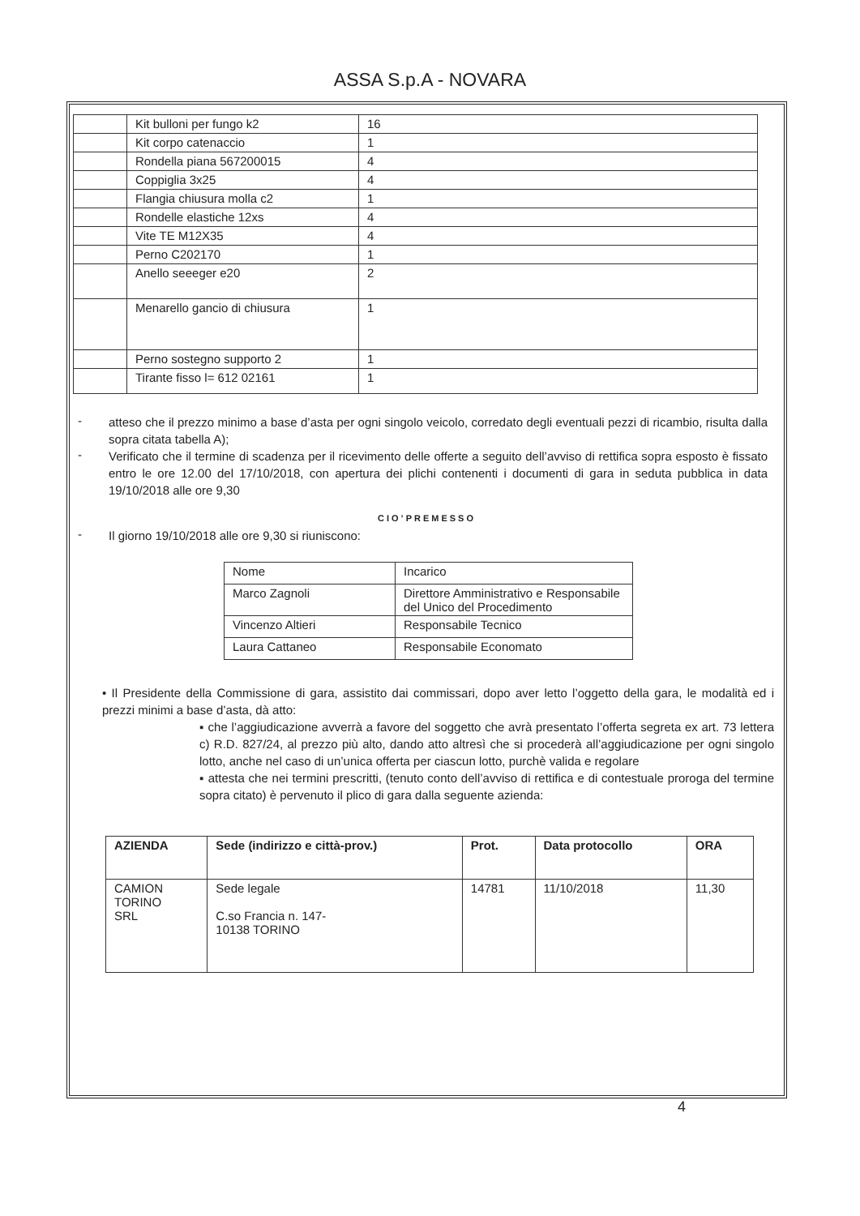ASSA S.p.A - NOVARA
| | Kit bulloni per fungo k2 | 16 |
| | Kit corpo catenaccio | 1 |
| | Rondella piana 567200015 | 4 |
| | Coppiglia 3x25 | 4 |
| | Flangia chiusura molla c2 | 1 |
| | Rondelle elastiche 12xs | 4 |
| | Vite TE M12X35 | 4 |
| | Perno C202170 | 1 |
| | Anello seeeger e20 | 2 |
| | Menarello gancio di chiusura | 1 |
| | Perno sostegno supporto 2 | 1 |
| | Tirante fisso l= 612 02161 | 1 |
-
atteso che il prezzo minimo a base d’asta per ogni singolo veicolo, corredato degli eventuali pezzi di ricambio, risulta dalla sopra citata tabella A);
-
Verificato che il termine di scadenza per il ricevimento delle offerte a seguito dell’avviso di rettifica sopra esposto è fissato entro le ore 12.00 del 17/10/2018, con apertura dei plichi contenenti i documenti di gara in seduta pubblica in data 19/10/2018 alle ore 9,30
CIO’PREMESSO
-
Il giorno 19/10/2018 alle ore 9,30 si riuniscono:
| Nome | Incarico |
| Marco Zagnoli | Direttore Amministrativo e Responsabile del Unico del Procedimento |
| Vincenzo Altieri | Responsabile Tecnico |
| Laura Cattaneo | Responsabile Economato |
• Il Presidente della Commissione di gara, assistito dai commissari, dopo aver letto l’oggetto della gara, le modalità ed i prezzi minimi a base d’asta, dà atto:
▪ che l’aggiudicazione avverrà a favore del soggetto che avrà presentato l’offerta segreta ex art. 73 lettera c) R.D. 827/24, al prezzo più alto, dando atto altresì che si procederà all’aggiudicazione per ogni singolo lotto, anche nel caso di un’unica offerta per ciascun lotto, purchè valida e regolare
▪ attesta che nei termini prescritti, (tenuto conto dell’avviso di rettifica e di contestuale proroga del termine sopra citato) è pervenuto il plico di gara dalla seguente azienda:
| AZIENDA | Sede (indirizzo e città-prov.) | Prot. | Data protocollo | ORA |
| --- | --- | --- | --- | --- |
| CAMION TORINO SRL | Sede legale C.so Francia n. 147- 10138 TORINO | 14781 | 11/10/2018 | 11,30 |
4